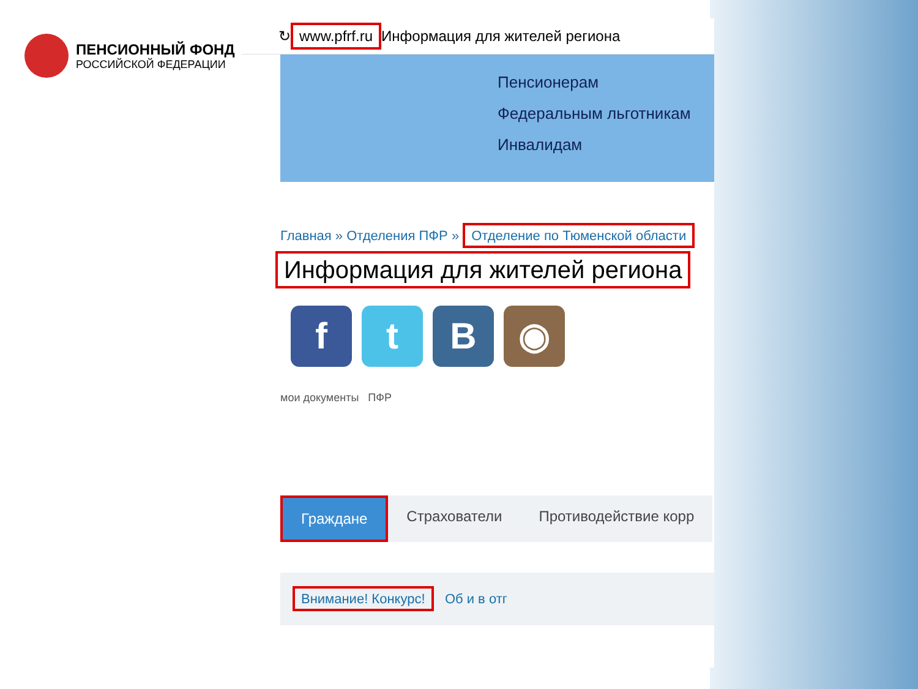ПЕНСИОННЫЙ ФОНД
РОССИЙСКОЙ ФЕДЕРАЦИИ
↻ www.pfrf.ru Информация для жителей региона
Пенсионерам
Федеральным льготникам
Инвалидам
Главная » Отделения ПФР » Отделение по Тюменской области
Информация для жителей региона
f t B ◉
мои документы ПФР
Граждане Страхователи Противодействие корр
Внимание! Конкурс! Об и в отг